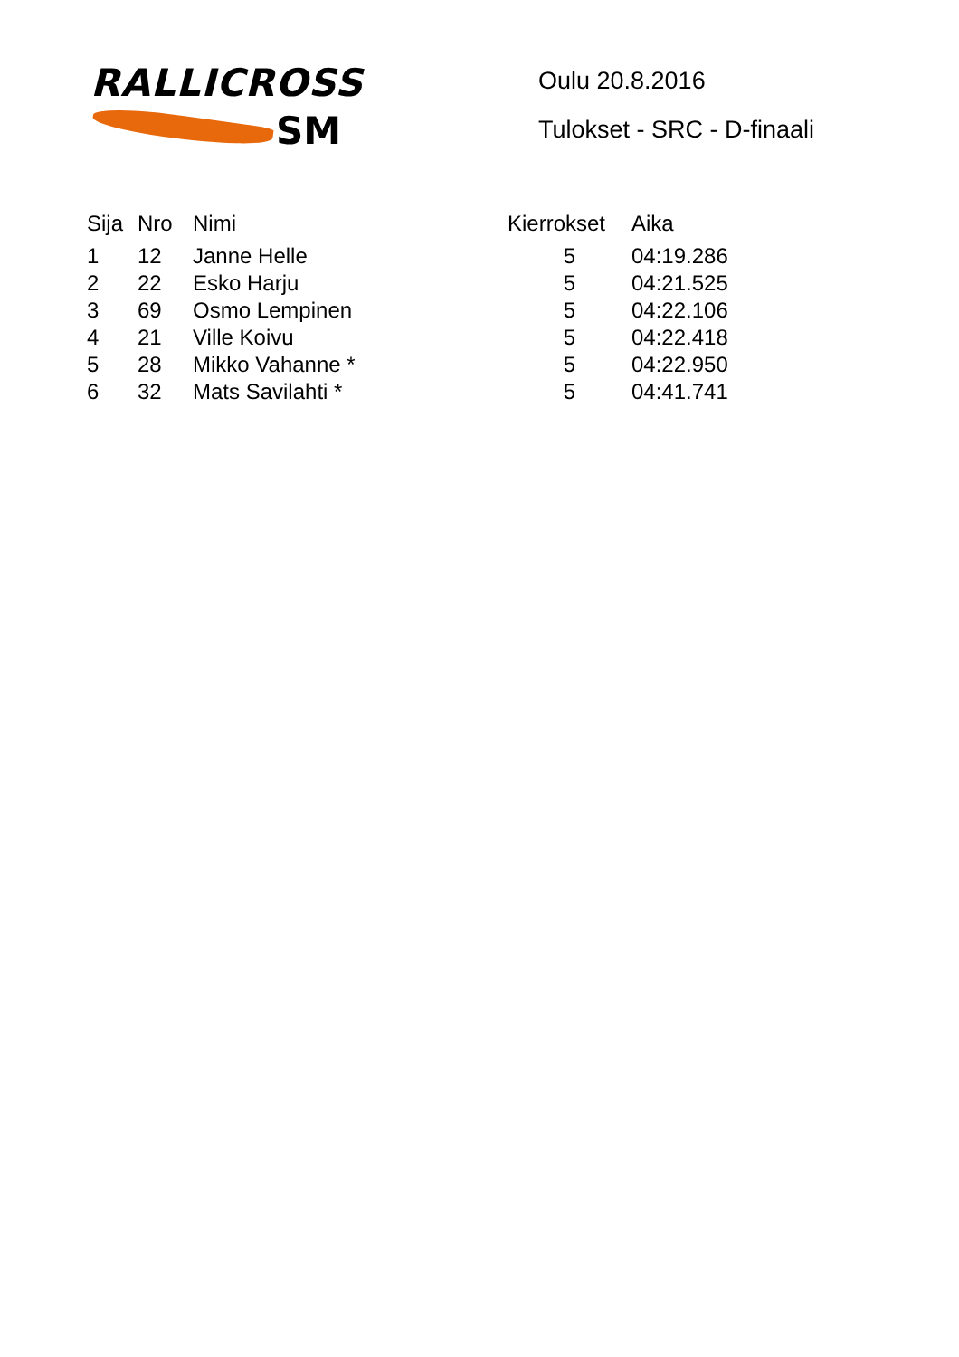RALLICROSS
SM
Oulu 20.8.2016
Tulokset - SRC - D-finaali
| Sija | Nro | Nimi | Kierrokset | Aika |
| --- | --- | --- | --- | --- |
| 1 | 12 | Janne Helle | 5 | 04:19.286 |
| 2 | 22 | Esko Harju | 5 | 04:21.525 |
| 3 | 69 | Osmo Lempinen | 5 | 04:22.106 |
| 4 | 21 | Ville Koivu | 5 | 04:22.418 |
| 5 | 28 | Mikko Vahanne * | 5 | 04:22.950 |
| 6 | 32 | Mats Savilahti * | 5 | 04:41.741 |